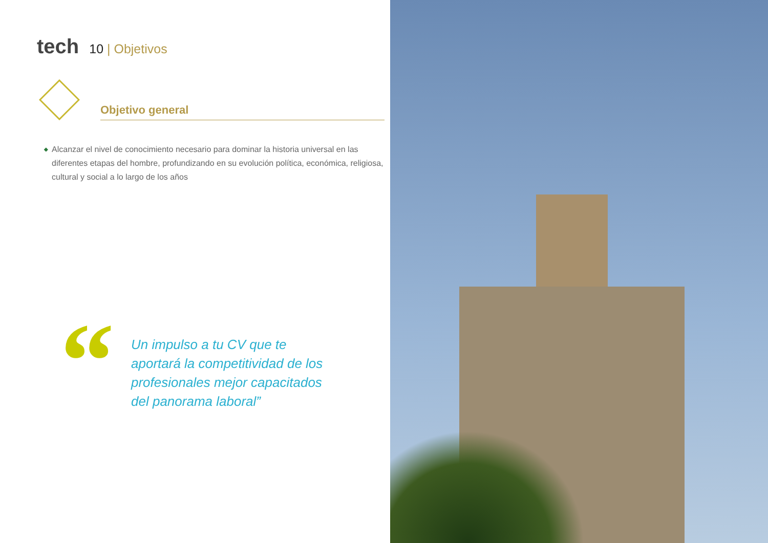tech
10 | Objetivos
Objetivo general
◆ Alcanzar el nivel de conocimiento necesario para dominar la historia universal en las diferentes etapas del hombre, profundizando en su evolución política, económica, religiosa, cultural y social a lo largo de los años
“
Un impulso a tu CV que te aportará la competitividad de los profesionales mejor capacitados del panorama laboral”